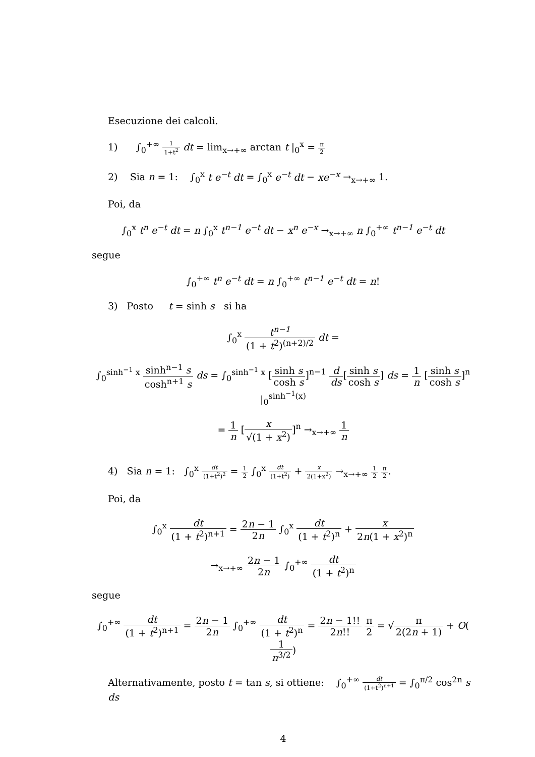Esecuzione dei calcoli.
1) ∫<sub>0</sub><sup>+∞</sup> 1 1+t<sup>2</sup> dt = lim<sub>x→+∞</sub> arctan t |<sub>0</sub><sup>x</sup> = π 2
2) Sia n = 1: ∫<sub>0</sub><sup>x</sup> t e<sup>−t</sup> dt = ∫<sub>0</sub><sup>x</sup> e<sup>−t</sup> dt − xe<sup>−x</sup> →<sub>x→+∞</sub> 1.
Poi, da
∫<sub>0</sub><sup>x</sup> t<sup>n</sup> e<sup>−t</sup> dt = n ∫<sub>0</sub><sup>x</sup> t<sup>n−1</sup> e<sup>−t</sup> dt − x<sup>n</sup> e<sup>−x</sup> →<sub>x→+∞</sub> n ∫<sub>0</sub><sup>+∞</sup> t<sup>n−1</sup> e<sup>−t</sup> dt
segue
∫<sub>0</sub><sup>+∞</sup> t<sup>n</sup> e<sup>−t</sup> dt = n ∫<sub>0</sub><sup>+∞</sup> t<sup>n−1</sup> e<sup>−t</sup> dt = n!
3) Posto t = sinh s si ha
∫<sub>0</sub><sup>x</sup> t<sup>n−1</sup> (1 + t<sup>2</sup>)<sup>(n+2)/2</sup> dt =
∫<sub>0</sub><sup>sinh<sup>−1</sup> x</sup> sinh<sup>n−1</sup> s cosh<sup>n+1</sup> s ds = ∫<sub>0</sub><sup>sinh<sup>−1</sup> x</sup> [sinh s cosh s]<sup>n−1</sup> d ds[sinh s cosh s] ds = 1 n [sinh s cosh s]<sup>n</sup> |<sub>0</sub><sup>sinh<sup>−1</sup>(x)</sup>
= 1 n [x √(1 + x<sup>2</sup>)]<sup>n</sup> →<sub>x→+∞</sub> 1 n
4) Sia n = 1: ∫<sub>0</sub><sup>x</sup> dt (1+t<sup>2</sup>)<sup>2</sup> = 1 2 ∫<sub>0</sub><sup>x</sup> dt (1+t<sup>2</sup>) + x 2(1+x<sup>2</sup>) →<sub>x→+∞</sub> 1 2 π 2.
Poi, da
∫<sub>0</sub><sup>x</sup> dt (1 + t<sup>2</sup>)<sup>n+1</sup> = 2n − 1 2n ∫<sub>0</sub><sup>x</sup> dt (1 + t<sup>2</sup>)<sup>n</sup> + x 2n(1 + x<sup>2</sup>)<sup>n</sup>
→<sub>x→+∞</sub> 2n − 1 2n ∫<sub>0</sub><sup>+∞</sup> dt (1 + t<sup>2</sup>)<sup>n</sup>
segue
∫<sub>0</sub><sup>+∞</sup> dt (1 + t<sup>2</sup>)<sup>n+1</sup> = 2n − 1 2n ∫<sub>0</sub><sup>+∞</sup> dt (1 + t<sup>2</sup>)<sup>n</sup> = 2n − 1!! 2n!! π 2 = √π 2(2n + 1) + O(1 n<sup>3/2</sup>)
Alternativamente, posto t = tan s, si ottiene: ∫<sub>0</sub><sup>+∞</sup> dt (1+t<sup>2</sup>)<sup>n+1</sup> = ∫<sub>0</sub><sup>π/2</sup> cos<sup>2n</sup> s ds
4